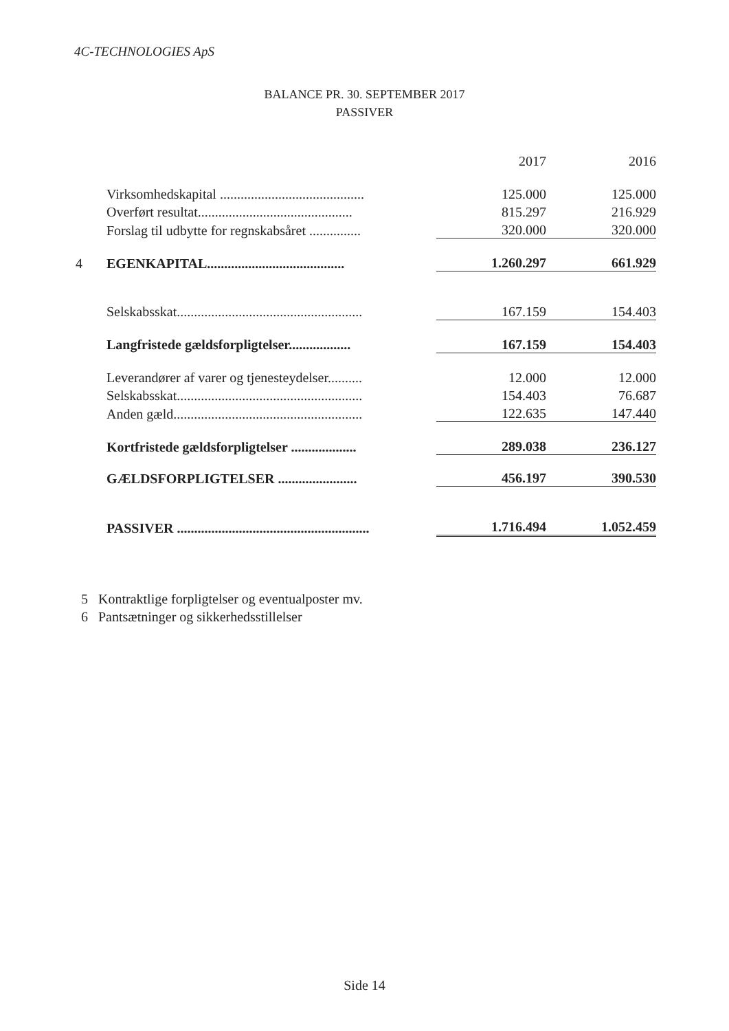4C-TECHNOLOGIES ApS
BALANCE PR. 30. SEPTEMBER 2017
PASSIVER
| | | 2017 | 2016 |
| | Virksomhedskapital .......................................... | 125.000 | 125.000 |
| | Overført resultat............................................. | 815.297 | 216.929 |
| | Forslag til udbytte for regnskabsåret ............... | 320.000 | 320.000 |
| 4 | EGENKAPITAL........................................ | 1.260.297 | 661.929 |
| | Selskabsskat...................................................... | 167.159 | 154.403 |
| | Langfristede gældsforpligtelser.................. | 167.159 | 154.403 |
| | Leverandører af varer og tjenesteydelser.......... | 12.000 | 12.000 |
| | Selskabsskat...................................................... | 154.403 | 76.687 |
| | Anden gæld....................................................... | 122.635 | 147.440 |
| | Kortfristede gældsforpligtelser ................... | 289.038 | 236.127 |
| | GÆLDSFORPLIGTELSER ....................... | 456.197 | 390.530 |
| | PASSIVER ........................................................ | 1.716.494 | 1.052.459 |
5 Kontraktlige forpligtelser og eventualposter mv.
6 Pantsætninger og sikkerhedsstillelser
Side 14